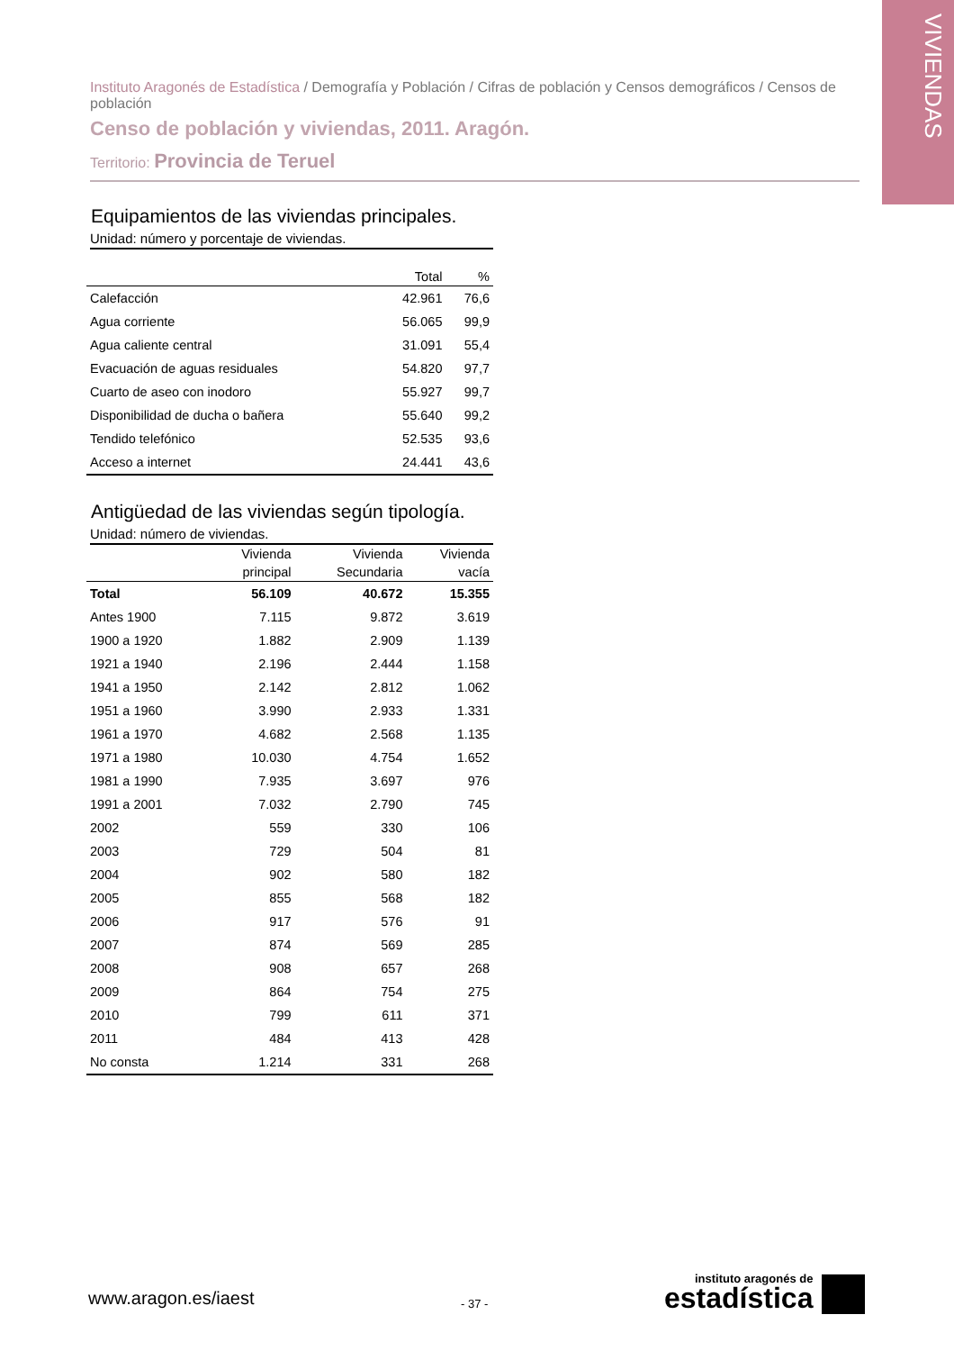VIVIENDAS
Instituto Aragonés de Estadística / Demografía y Población / Cifras de población y Censos demográficos / Censos de población
Censo de población y viviendas, 2011. Aragón.
Territorio: Provincia de Teruel
Equipamientos de las viviendas principales.
Unidad: número y porcentaje de viviendas.
| | Total | % |
| --- | --- | --- |
| Calefacción | 42.961 | 76,6 |
| Agua corriente | 56.065 | 99,9 |
| Agua caliente central | 31.091 | 55,4 |
| Evacuación de aguas residuales | 54.820 | 97,7 |
| Cuarto de aseo con inodoro | 55.927 | 99,7 |
| Disponibilidad de ducha o bañera | 55.640 | 99,2 |
| Tendido telefónico | 52.535 | 93,6 |
| Acceso a internet | 24.441 | 43,6 |
Antigüedad de las viviendas según tipología.
Unidad: número de viviendas.
| | Vivienda principal | Vivienda Secundaria | Vivienda vacía |
| --- | --- | --- | --- |
| Total | 56.109 | 40.672 | 15.355 |
| Antes 1900 | 7.115 | 9.872 | 3.619 |
| 1900 a 1920 | 1.882 | 2.909 | 1.139 |
| 1921 a 1940 | 2.196 | 2.444 | 1.158 |
| 1941 a 1950 | 2.142 | 2.812 | 1.062 |
| 1951 a 1960 | 3.990 | 2.933 | 1.331 |
| 1961 a 1970 | 4.682 | 2.568 | 1.135 |
| 1971 a 1980 | 10.030 | 4.754 | 1.652 |
| 1981 a 1990 | 7.935 | 3.697 | 976 |
| 1991 a 2001 | 7.032 | 2.790 | 745 |
| 2002 | 559 | 330 | 106 |
| 2003 | 729 | 504 | 81 |
| 2004 | 902 | 580 | 182 |
| 2005 | 855 | 568 | 182 |
| 2006 | 917 | 576 | 91 |
| 2007 | 874 | 569 | 285 |
| 2008 | 908 | 657 | 268 |
| 2009 | 864 | 754 | 275 |
| 2010 | 799 | 611 | 371 |
| 2011 | 484 | 413 | 428 |
| No consta | 1.214 | 331 | 268 |
www.aragon.es/iaest - 37 -
instituto aragonés de
estadística